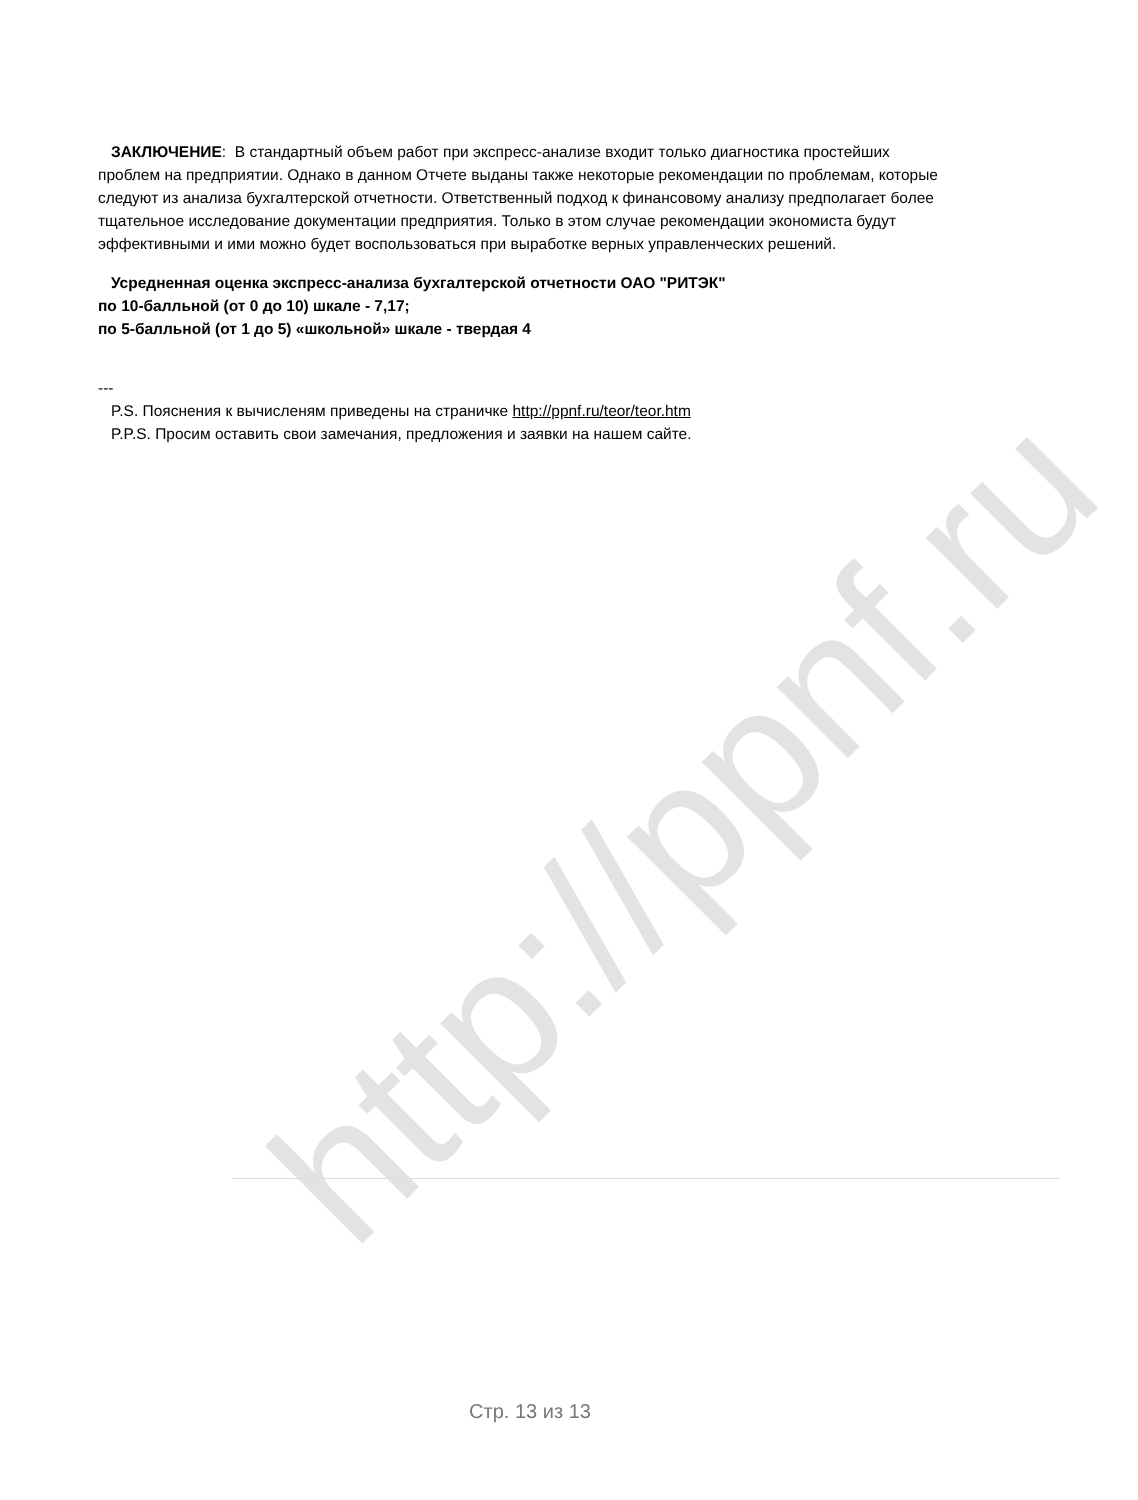http://ppnf.ru
ЗАКЛЮЧЕНИЕ: В стандартный объем работ при экспресс-анализе входит только диагностика простейших проблем на предприятии. Однако в данном Отчете выданы также некоторые рекомендации по проблемам, которые следуют из анализа бухгалтерской отчетности. Ответственный подход к финансовому анализу предполагает более тщательное исследование документации предприятия. Только в этом случае рекомендации экономиста будут эффективными и ими можно будет воспользоваться при выработке верных управленческих решений.
Усредненная оценка экспресс-анализа бухгалтерской отчетности ОАО "РИТЭК"
по 10-балльной (от 0 до 10) шкале - 7,17;
по 5-балльной (от 1 до 5) «школьной» шкале - твердая 4
---
P.S. Пояснения к вычисленям приведены на страничке http://ppnf.ru/teor/teor.htm
P.P.S. Просим оставить свои замечания, предложения и заявки на нашем сайте.
Стр. 13 из 13